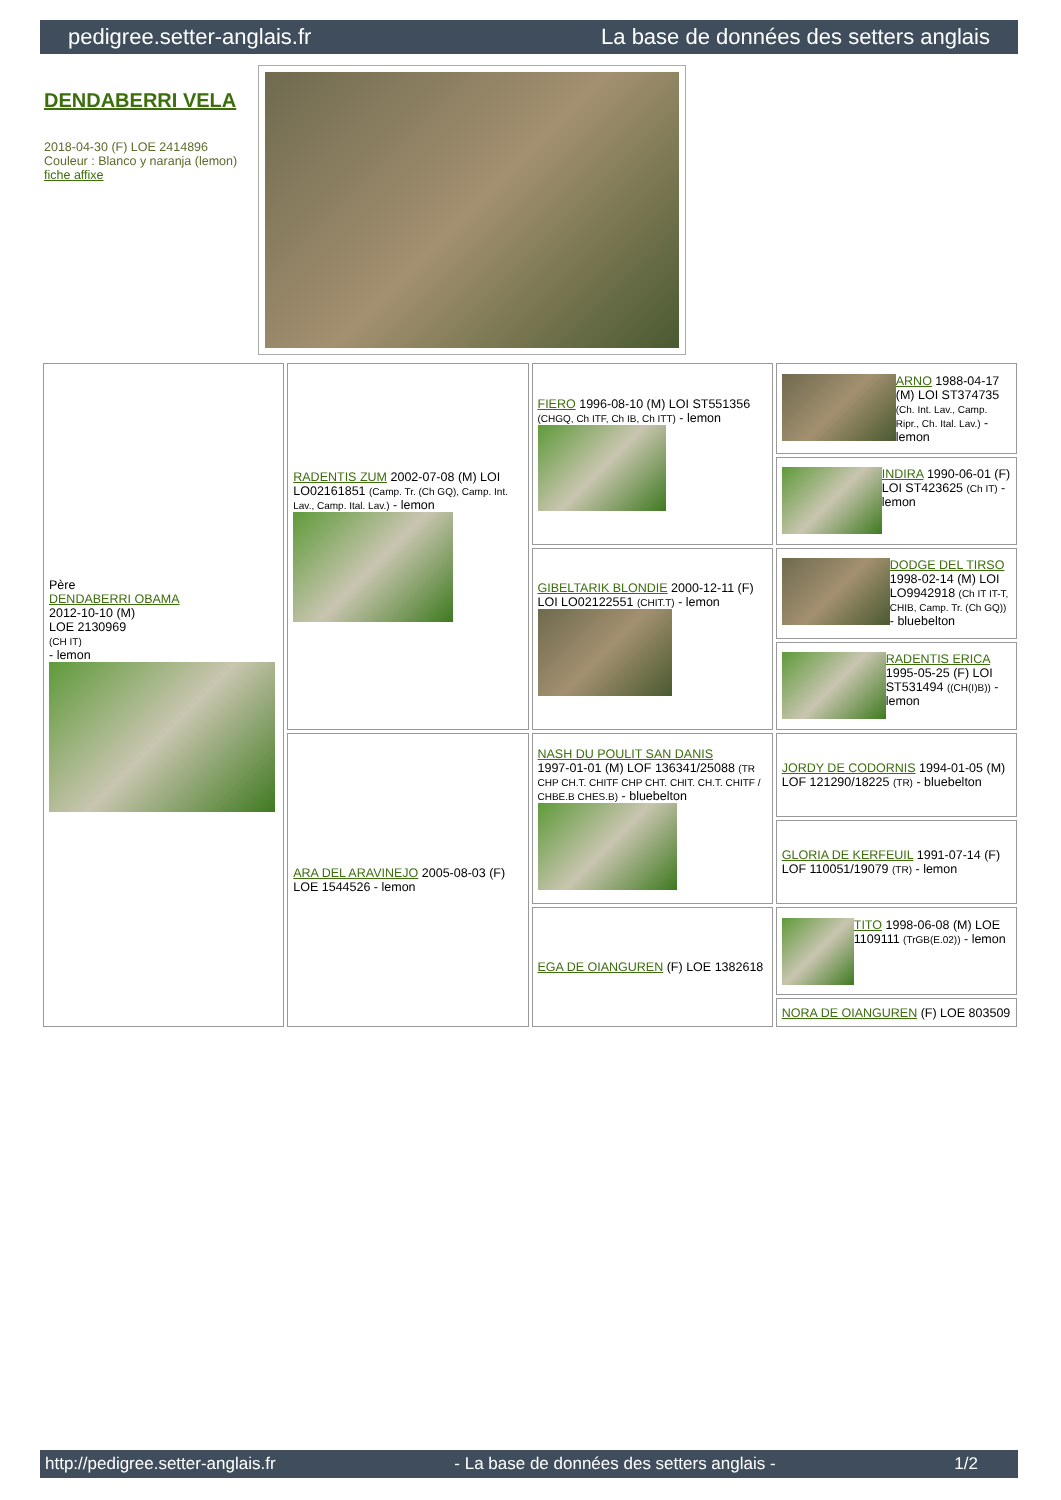pedigree.setter-anglais.fr La base de données des setters anglais
DENDABERRI VELA
2018-04-30 (F) LOE 2414896
Couleur : Blanco y naranja (lemon)
fiche affixe
| Père DENDABERRI OBAMA 2012-10-10 (M) LOE 2130969 (CH IT) - lemon | RADENTIS ZUM 2002-07-08 (M) LOI LO02161851 (Camp. Tr. (Ch GQ), Camp. Int. Lav., Camp. Ital. Lav.) - lemon | FIERO 1996-08-10 (M) LOI ST551356 (CHGQ, Ch ITF, Ch IB, Ch ITT) - lemon | ARNO 1988-04-17 (M) LOI ST374735 (Ch. Int. Lav., Camp. Ripr., Ch. Ital. Lav.) - lemon |
| | | | INDIRA 1990-06-01 (F) LOI ST423625 (Ch IT) - lemon |
| | | GIBELTARIK BLONDIE 2000-12-11 (F) LOI LO02122551 (CHIT.T) - lemon | DODGE DEL TIRSO 1998-02-14 (M) LOI LO9942918 (Ch IT IT-T, CHIB, Camp. Tr. (Ch GQ)) - bluebelton |
| | | | RADENTIS ERICA 1995-05-25 (F) LOI ST531494 ((CH(I)B)) - lemon |
| | ARA DEL ARAVINEJO 2005-08-03 (F) LOE 1544526 - lemon | NASH DU POULIT SAN DANIS 1997-01-01 (M) LOF 136341/25088 (TR CHP CH.T. CHITF CHP CHT. CHIT. CH.T. CHITF / CHBE.B CHES.B) - bluebelton | JORDY DE CODORNIS 1994-01-05 (M) LOF 121290/18225 (TR) - bluebelton |
| | | | GLORIA DE KERFEUIL 1991-07-14 (F) LOF 110051/19079 (TR) - lemon |
| | | EGA DE OIANGUREN (F) LOE 1382618 | TITO 1998-06-08 (M) LOE 1109111 (TrGB(E.02)) - lemon |
| | | | NORA DE OIANGUREN (F) LOE 803509 |
http://pedigree.setter-anglais.fr - La base de données des setters anglais - 1/2